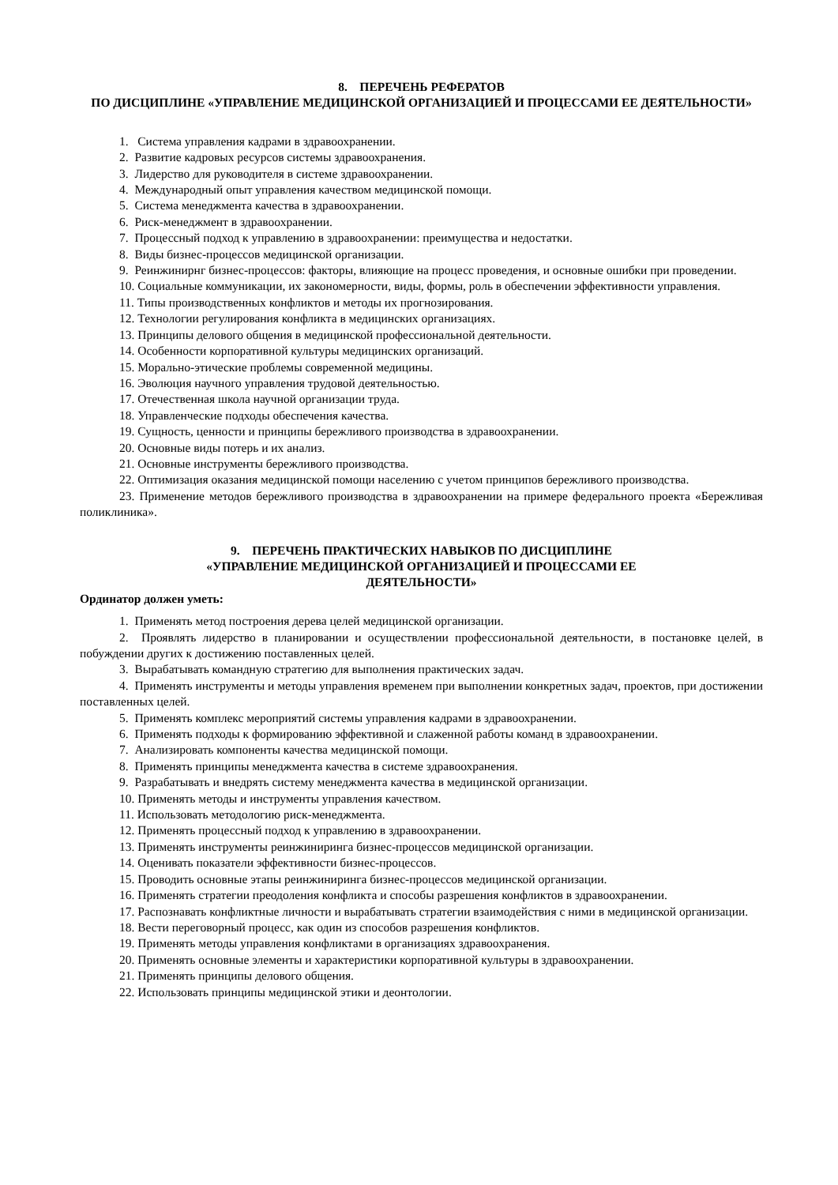8. ПЕРЕЧЕНЬ РЕФЕРАТОВ
ПО ДИСЦИПЛИНЕ «УПРАВЛЕНИЕ МЕДИЦИНСКОЙ ОРГАНИЗАЦИЕЙ И ПРОЦЕССАМИ ЕЕ ДЕЯТЕЛЬНОСТИ»
1. Система управления кадрами в здравоохранении.
2. Развитие кадровых ресурсов системы здравоохранения.
3. Лидерство для руководителя в системе здравоохранении.
4. Международный опыт управления качеством медицинской помощи.
5. Система менеджмента качества в здравоохранении.
6. Риск-менеджмент в здравоохранении.
7. Процессный подход к управлению в здравоохранении: преимущества и недостатки.
8. Виды бизнес-процессов медицинской организации.
9. Реинжинирнг бизнес-процессов: факторы, влияющие на процесс проведения, и основные ошибки при проведении.
10. Социальные коммуникации, их закономерности, виды, формы, роль в обеспечении эффективности управления.
11. Типы производственных конфликтов и методы их прогнозирования.
12. Технологии регулирования конфликта в медицинских организациях.
13. Принципы делового общения в медицинской профессиональной деятельности.
14. Особенности корпоративной культуры медицинских организаций.
15. Морально-этические проблемы современной медицины.
16. Эволюция научного управления трудовой деятельностью.
17. Отечественная школа научной организации труда.
18. Управленческие подходы обеспечения качества.
19. Сущность, ценности и принципы бережливого производства в здравоохранении.
20. Основные виды потерь и их анализ.
21. Основные инструменты бережливого производства.
22. Оптимизация оказания медицинской помощи населению с учетом принципов бережливого производства.
23. Применение методов бережливого производства в здравоохранении на примере федерального проекта «Бережливая поликлиника».
9. ПЕРЕЧЕНЬ ПРАКТИЧЕСКИХ НАВЫКОВ ПО ДИСЦИПЛИНЕ
«УПРАВЛЕНИЕ МЕДИЦИНСКОЙ ОРГАНИЗАЦИЕЙ И ПРОЦЕССАМИ ЕЕ
ДЕЯТЕЛЬНОСТИ»
Ординатор должен уметь:
1. Применять метод построения дерева целей медицинской организации.
2. Проявлять лидерство в планировании и осуществлении профессиональной деятельности, в постановке целей, в побуждении других к достижению поставленных целей.
3. Вырабатывать командную стратегию для выполнения практических задач.
4. Применять инструменты и методы управления временем при выполнении конкретных задач, проектов, при достижении поставленных целей.
5. Применять комплекс мероприятий системы управления кадрами в здравоохранении.
6. Применять подходы к формированию эффективной и слаженной работы команд в здравоохранении.
7. Анализировать компоненты качества медицинской помощи.
8. Применять принципы менеджмента качества в системе здравоохранения.
9. Разрабатывать и внедрять систему менеджмента качества в медицинской организации.
10. Применять методы и инструменты управления качеством.
11. Использовать методологию риск-менеджмента.
12. Применять процессный подход к управлению в здравоохранении.
13. Применять инструменты реинжиниринга бизнес-процессов медицинской организации.
14. Оценивать показатели эффективности бизнес-процессов.
15. Проводить основные этапы реинжиниринга бизнес-процессов медицинской организации.
16. Применять стратегии преодоления конфликта и способы разрешения конфликтов в здравоохранении.
17. Распознавать конфликтные личности и вырабатывать стратегии взаимодействия с ними в медицинской организации.
18. Вести переговорный процесс, как один из способов разрешения конфликтов.
19. Применять методы управления конфликтами в организациях здравоохранения.
20. Применять основные элементы и характеристики корпоративной культуры в здравоохранении.
21. Применять принципы делового общения.
22. Использовать принципы медицинской этики и деонтологии.